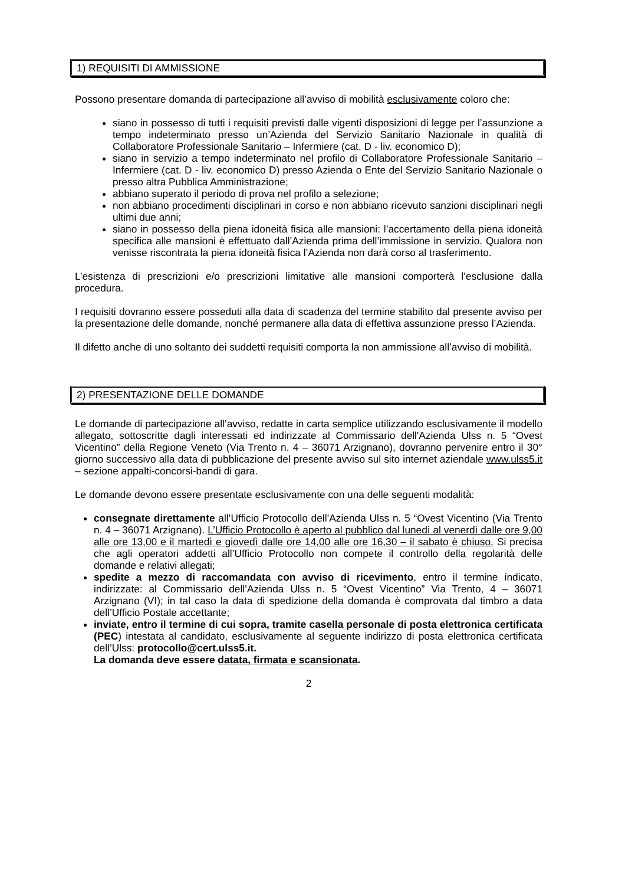1) REQUISITI DI AMMISSIONE
Possono presentare domanda di partecipazione all’avviso di mobilità esclusivamente coloro che:
siano in possesso di tutti i requisiti previsti dalle vigenti disposizioni di legge per l’assunzione a tempo indeterminato presso un’Azienda del Servizio Sanitario Nazionale in qualità di Collaboratore Professionale Sanitario – Infermiere (cat. D - liv. economico D);
siano in servizio a tempo indeterminato nel profilo di Collaboratore Professionale Sanitario – Infermiere (cat. D - liv. economico D) presso Azienda o Ente del Servizio Sanitario Nazionale o presso altra Pubblica Amministrazione;
abbiano superato il periodo di prova nel profilo a selezione;
non abbiano procedimenti disciplinari in corso e non abbiano ricevuto sanzioni disciplinari negli ultimi due anni;
siano in possesso della piena idoneità fisica alle mansioni: l’accertamento della piena idoneità specifica alle mansioni è effettuato dall’Azienda prima dell’immissione in servizio. Qualora non venisse riscontrata la piena idoneità fisica l’Azienda non darà corso al trasferimento.
L’esistenza di prescrizioni e/o prescrizioni limitative alle mansioni comporterà l’esclusione dalla procedura.
I requisiti dovranno essere posseduti alla data di scadenza del termine stabilito dal presente avviso per la presentazione delle domande, nonché permanere alla data di effettiva assunzione presso l’Azienda.
Il difetto anche di uno soltanto dei suddetti requisiti comporta la non ammissione all’avviso di mobilità.
2) PRESENTAZIONE DELLE DOMANDE
Le domande di partecipazione all’avviso, redatte in carta semplice utilizzando esclusivamente il modello allegato, sottoscritte dagli interessati ed indirizzate al Commissario dell'Azienda Ulss n. 5 “Ovest Vicentino” della Regione Veneto (Via Trento n. 4 – 36071 Arzignano), dovranno pervenire entro il 30° giorno successivo alla data di pubblicazione del presente avviso sul sito internet aziendale www.ulss5.it – sezione appalti-concorsi-bandi di gara.
Le domande devono essere presentate esclusivamente con una delle seguenti modalità:
consegnate direttamente all’Ufficio Protocollo dell’Azienda Ulss n. 5 “Ovest Vicentino (Via Trento n. 4 – 36071 Arzignano). L’Ufficio Protocollo è aperto al pubblico dal lunedì al venerdì dalle ore 9,00 alle ore 13,00 e il martedì e giovedì dalle ore 14,00 alle ore 16,30 – il sabato è chiuso. Si precisa che agli operatori addetti all’Ufficio Protocollo non compete il controllo della regolarità delle domande e relativi allegati;
spedite a mezzo di raccomandata con avviso di ricevimento, entro il termine indicato, indirizzate: al Commissario dell’Azienda Ulss n. 5 “Ovest Vicentino” Via Trento, 4 – 36071 Arzignano (VI); in tal caso la data di spedizione della domanda è comprovata dal timbro a data dell’Ufficio Postale accettante;
inviate, entro il termine di cui sopra, tramite casella personale di posta elettronica certificata (PEC) intestata al candidato, esclusivamente al seguente indirizzo di posta elettronica certificata dell’Ulss: protocollo@cert.ulss5.it.
La domanda deve essere datata, firmata e scansionata.
2